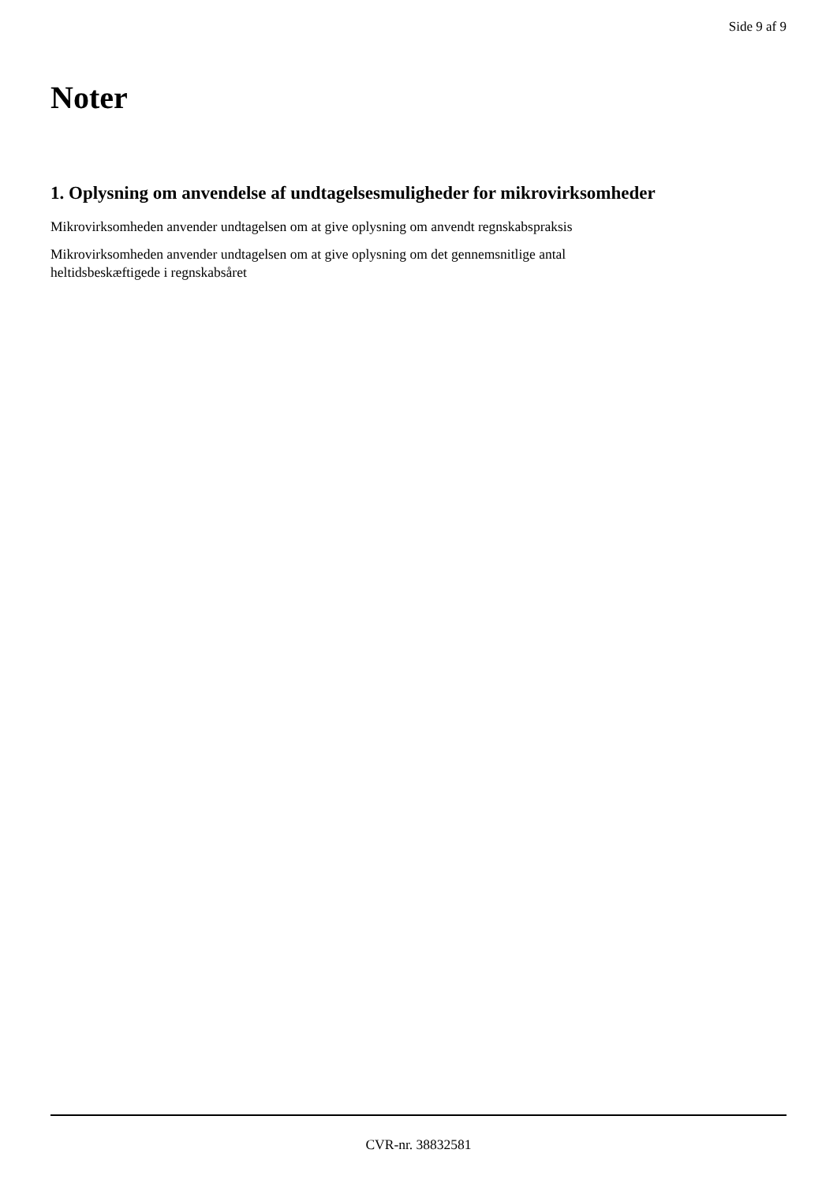Side 9 af 9
Noter
1. Oplysning om anvendelse af undtagelsesmuligheder for mikrovirksomheder
Mikrovirksomheden anvender undtagelsen om at give oplysning om anvendt regnskabspraksis
Mikrovirksomheden anvender undtagelsen om at give oplysning om det gennemsnitlige antal
heltidsbeskæftigede i regnskabsåret
CVR-nr. 38832581